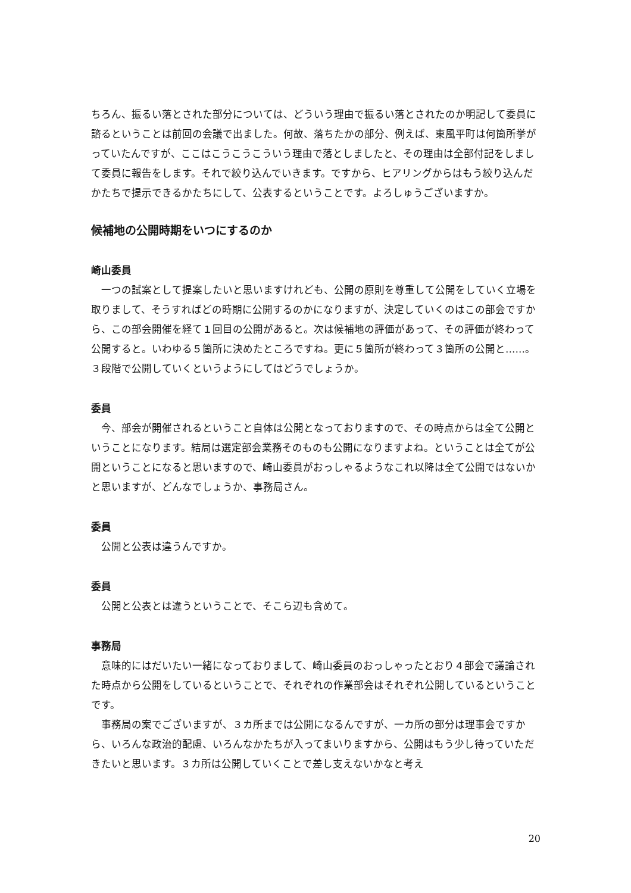ちろん、振るい落とされた部分については、どういう理由で振るい落とされたのか明記して委員に諮るということは前回の会議で出ました。何故、落ちたかの部分、例えば、東風平町は何箇所挙がっていたんですが、ここはこうこうこういう理由で落としましたと、その理由は全部付記をしまして委員に報告をします。それで絞り込んでいきます。ですから、ヒアリングからはもう絞り込んだかたちで提示できるかたちにして、公表するということです。よろしゅうございますか。
候補地の公開時期をいつにするのか
崎山委員
一つの試案として提案したいと思いますけれども、公開の原則を尊重して公開をしていく立場を取りまして、そうすればどの時期に公開するのかになりますが、決定していくのはこの部会ですから、この部会開催を経て１回目の公開があると。次は候補地の評価があって、その評価が終わって公開すると。いわゆる５箇所に決めたところですね。更に５箇所が終わって３箇所の公開と……。３段階で公開していくというようにしてはどうでしょうか。
委員
今、部会が開催されるということ自体は公開となっておりますので、その時点からは全て公開ということになります。結局は選定部会業務そのものも公開になりますよね。ということは全てが公開ということになると思いますので、崎山委員がおっしゃるようなこれ以降は全て公開ではないかと思いますが、どんなでしょうか、事務局さん。
委員
公開と公表は違うんですか。
委員
公開と公表とは違うということで、そこら辺も含めて。
事務局
意味的にはだいたい一緒になっておりまして、崎山委員のおっしゃったとおり４部会で議論された時点から公開をしているということで、それぞれの作業部会はそれぞれ公開しているということです。
事務局の案でございますが、３カ所までは公開になるんですが、一カ所の部分は理事会ですから、いろんな政治的配慮、いろんなかたちが入ってまいりますから、公開はもう少し待っていただきたいと思います。３カ所は公開していくことで差し支えないかなと考え
20